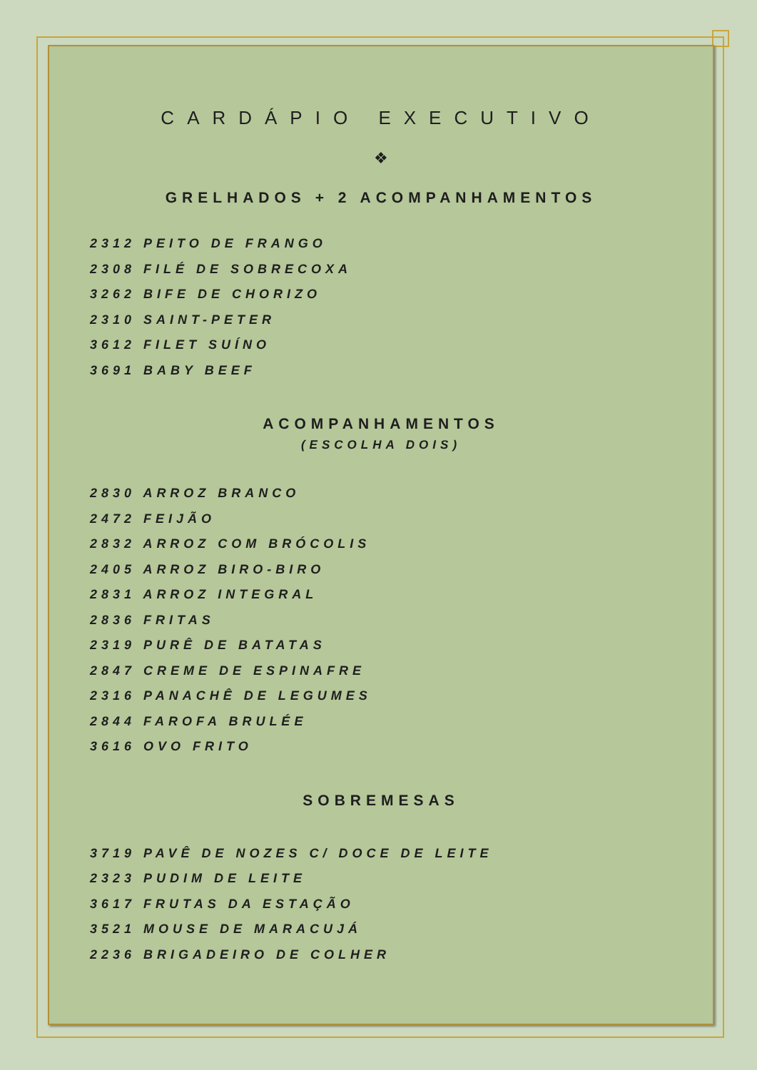CARDÁPIO EXECUTIVO
❖
GRELHADOS + 2 ACOMPANHAMENTOS
2312 PEITO DE FRANGO
2308 FILÉ DE SOBRECOXA
3262 BIFE DE CHORIZO
2310 SAINT-PETER
3612 FILET SUÍNO
3691 BABY BEEF
ACOMPANHAMENTOS
(ESCOLHA DOIS)
2830 ARROZ BRANCO
2472 FEIJÃO
2832 ARROZ COM BRÓCOLIS
2405 ARROZ BIRO-BIRO
2831 ARROZ INTEGRAL
2836 FRITAS
2319 PURÊ DE BATATAS
2847 CREME DE ESPINAFRE
2316 PANACHÊ DE LEGUMES
2844 FAROFA BRULÉE
3616 OVO FRITO
SOBREMESAS
3719 PAVÊ DE NOZES C/ DOCE DE LEITE
2323 PUDIM DE LEITE
3617 FRUTAS DA ESTAÇÃO
3521 MOUSE DE MARACUJÁ
2236 BRIGADEIRO DE COLHER